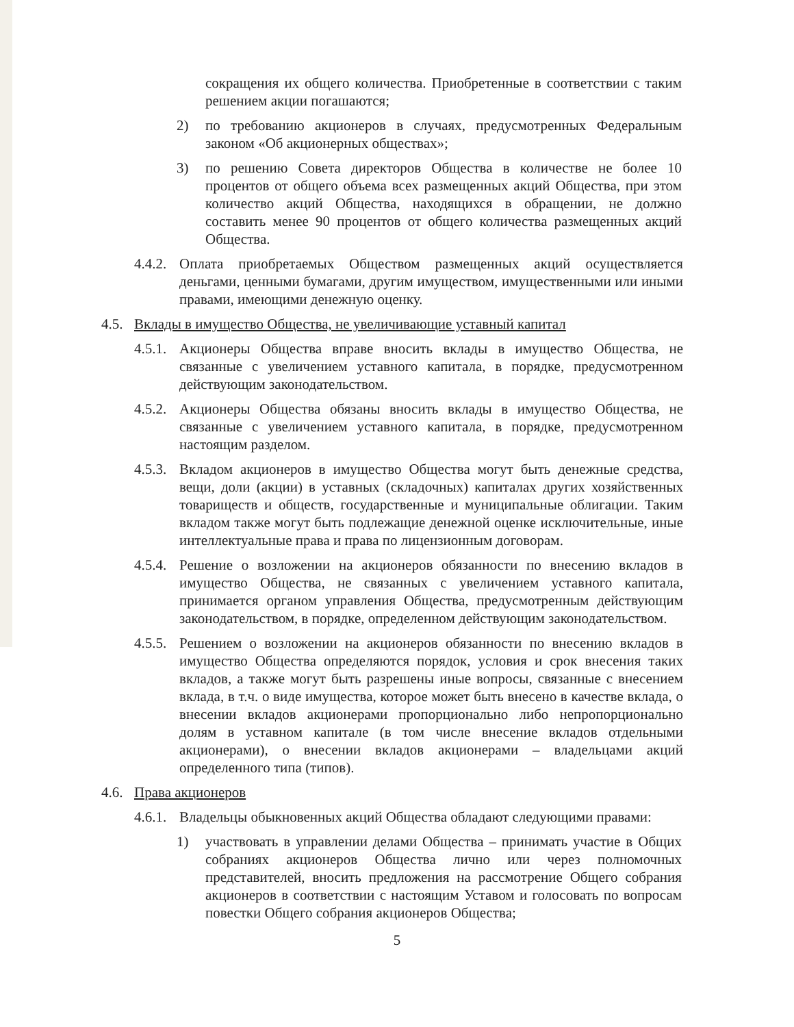сокращения их общего количества. Приобретенные в соответствии с таким решением акции погашаются;
2) по требованию акционеров в случаях, предусмотренных Федеральным законом «Об акционерных обществах»;
3) по решению Совета директоров Общества в количестве не более 10 процентов от общего объема всех размещенных акций Общества, при этом количество акций Общества, находящихся в обращении, не должно составить менее 90 процентов от общего количества размещенных акций Общества.
4.4.2.
Оплата приобретаемых Обществом размещенных акций осуществляется деньгами, ценными бумагами, другим имуществом, имущественными или иными правами, имеющими денежную оценку.
4.5.
Вклады в имущество Общества, не увеличивающие уставный капитал
4.5.1.
Акционеры Общества вправе вносить вклады в имущество Общества, не связанные с увеличением уставного капитала, в порядке, предусмотренном действующим законодательством.
4.5.2.
Акционеры Общества обязаны вносить вклады в имущество Общества, не связанные с увеличением уставного капитала, в порядке, предусмотренном настоящим разделом.
4.5.3.
Вкладом акционеров в имущество Общества могут быть денежные средства, вещи, доли (акции) в уставных (складочных) капиталах других хозяйственных товариществ и обществ, государственные и муниципальные облигации. Таким вкладом также могут быть подлежащие денежной оценке исключительные, иные интеллектуальные права и права по лицензионным договорам.
4.5.4.
Решение о возложении на акционеров обязанности по внесению вкладов в имущество Общества, не связанных с увеличением уставного капитала, принимается органом управления Общества, предусмотренным действующим законодательством, в порядке, определенном действующим законодательством.
4.5.5.
Решением о возложении на акционеров обязанности по внесению вкладов в имущество Общества определяются порядок, условия и срок внесения таких вкладов, а также могут быть разрешены иные вопросы, связанные с внесением вклада, в т.ч. о виде имущества, которое может быть внесено в качестве вклада, о внесении вкладов акционерами пропорционально либо непропорционально долям в уставном капитале (в том числе внесение вкладов отдельными акционерами), о внесении вкладов акционерами – владельцами акций определенного типа (типов).
4.6.
Права акционеров
4.6.1.
Владельцы обыкновенных акций Общества обладают следующими правами:
1) участвовать в управлении делами Общества – принимать участие в Общих собраниях акционеров Общества лично или через полномочных представителей, вносить предложения на рассмотрение Общего собрания акционеров в соответствии с настоящим Уставом и голосовать по вопросам повестки Общего собрания акционеров Общества;
5